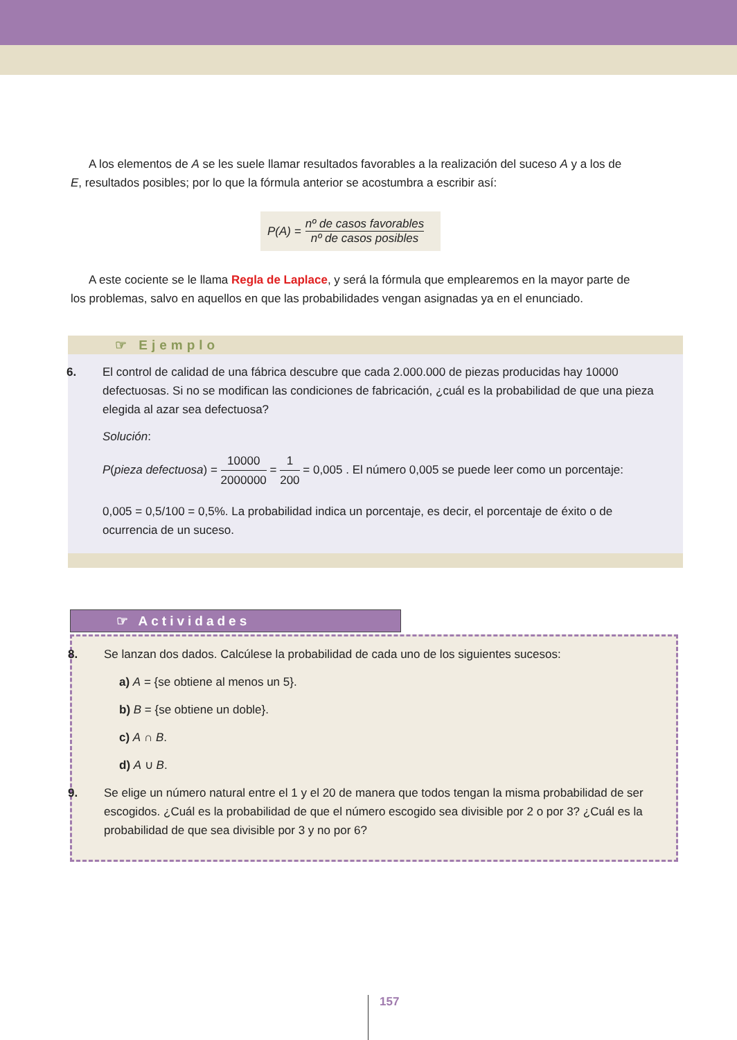A los elementos de A se les suele llamar resultados favorables a la realización del suceso A y a los de E, resultados posibles; por lo que la fórmula anterior se acostumbra a escribir así:
P(A) = nº de casos favorables nº de casos posibles
A este cociente se le llama Regla de Laplace, y será la fórmula que emplearemos en la mayor parte de los problemas, salvo en aquellos en que las probabilidades vengan asignadas ya en el enunciado.
☞ Ejemplo
6. El control de calidad de una fábrica descubre que cada 2.000.000 de piezas producidas hay 10000 defectuosas. Si no se modifican las condiciones de fabricación, ¿cuál es la probabilidad de que una pieza elegida al azar sea defectuosa?
Solución:
P(pieza defectuosa) = 10000 2000000 = 1 200 = 0,005 . El número 0,005 se puede leer como un porcentaje:
0,005 = 0,5/100 = 0,5%. La probabilidad indica un porcentaje, es decir, el porcentaje de éxito o de ocurrencia de un suceso.
☞ Actividades
8. Se lanzan dos dados. Calcúlese la probabilidad de cada uno de los siguientes sucesos:
a) A = {se obtiene al menos un 5}.
b) B = {se obtiene un doble}.
c) A ∩ B.
d) A ∪ B.
9. Se elige un número natural entre el 1 y el 20 de manera que todos tengan la misma probabilidad de ser escogidos. ¿Cuál es la probabilidad de que el número escogido sea divisible por 2 o por 3? ¿Cuál es la probabilidad de que sea divisible por 3 y no por 6?
157